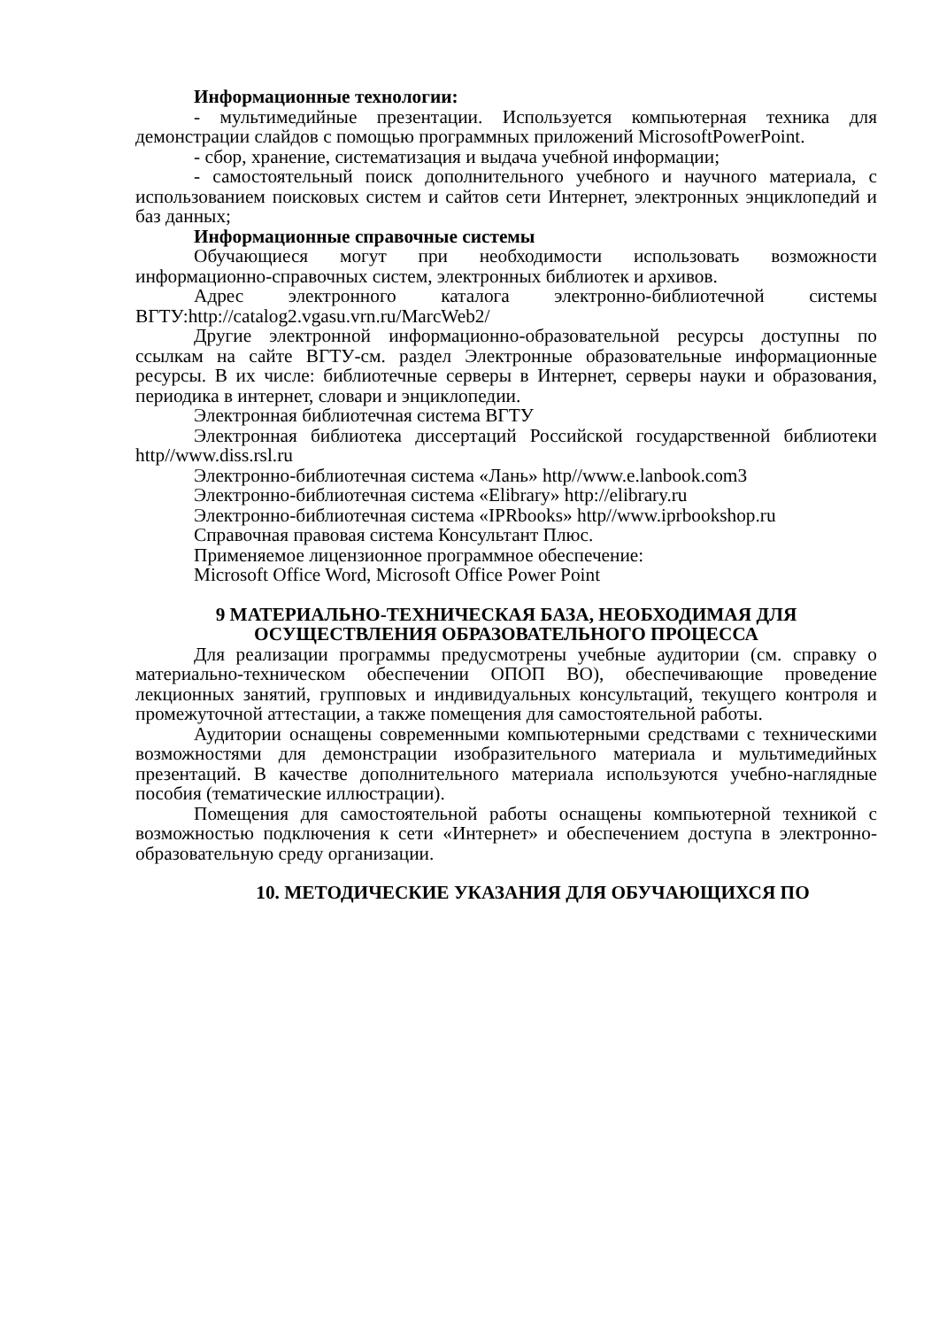Информационные технологии:
- мультимедийные презентации. Используется компьютерная техника для демонстрации слайдов с помощью программных приложений MicrosoftPowerPoint.
- сбор, хранение, систематизация и выдача учебной информации;
- самостоятельный поиск дополнительного учебного и научного материала, с использованием поисковых систем и сайтов сети Интернет, электронных энциклопедий и баз данных;
Информационные справочные системы
Обучающиеся могут при необходимости использовать возможности информационно-справочных систем, электронных библиотек и архивов.
Адрес электронного каталога электронно-библиотечной системы ВГТУ:http://catalog2.vgasu.vrn.ru/MarcWeb2/
Другие электронной информационно-образовательной ресурсы доступны по ссылкам на сайте ВГТУ-см. раздел Электронные образовательные информационные ресурсы. В их числе: библиотечные серверы в Интернет, серверы науки и образования, периодика в интернет, словари и энциклопедии.
Электронная библиотечная система ВГТУ
Электронная библиотека диссертаций Российской государственной библиотеки http//www.diss.rsl.ru
Электронно-библиотечная система «Лань» http//www.e.lanbook.com3
Электронно-библиотечная система «Elibrary» http://elibrary.ru
Электронно-библиотечная система «IPRbooks» http//www.iprbookshop.ru
Справочная правовая система Консультант Плюс.
Применяемое лицензионное программное обеспечение:
Microsoft Office Word, Microsoft Office Power Point
9 МАТЕРИАЛЬНО-ТЕХНИЧЕСКАЯ БАЗА, НЕОБХОДИМАЯ ДЛЯ ОСУЩЕСТВЛЕНИЯ ОБРАЗОВАТЕЛЬНОГО ПРОЦЕССА
Для реализации программы предусмотрены учебные аудитории (см. справку о материально-техническом обеспечении ОПОП ВО), обеспечивающие проведение лекционных занятий, групповых и индивидуальных консультаций, текущего контроля и промежуточной аттестации, а также помещения для самостоятельной работы.
Аудитории оснащены современными компьютерными средствами с техническими возможностями для демонстрации изобразительного материала и мультимедийных презентаций. В качестве дополнительного материала используются учебно-наглядные пособия (тематические иллюстрации).
Помещения для самостоятельной работы оснащены компьютерной техникой с возможностью подключения к сети «Интернет» и обеспечением доступа в электронно-образовательную среду организации.
10. МЕТОДИЧЕСКИЕ УКАЗАНИЯ ДЛЯ ОБУЧАЮЩИХСЯ ПО